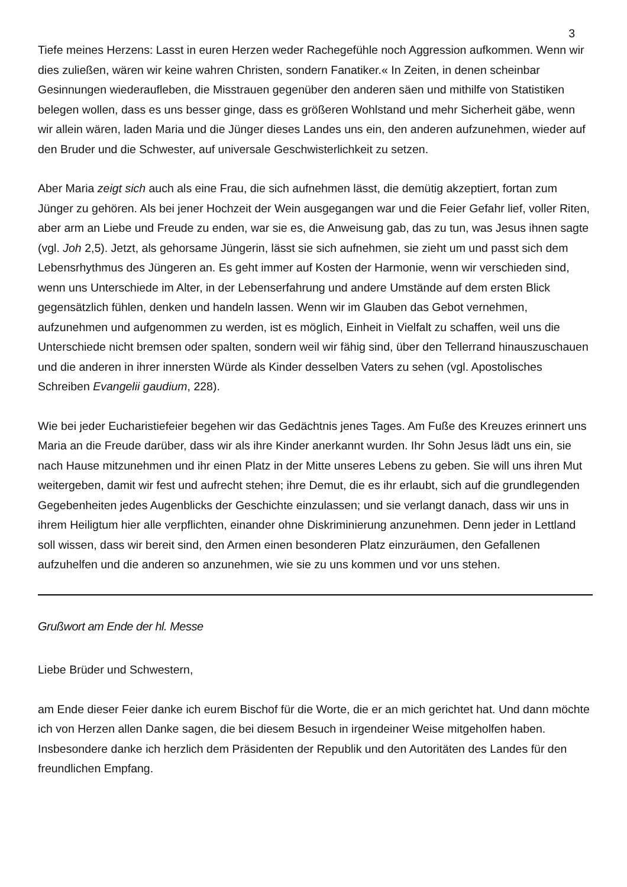3
Tiefe meines Herzens: Lasst in euren Herzen weder Rachegefühle noch Aggression aufkommen. Wenn wir dies zuließen, wären wir keine wahren Christen, sondern Fanatiker.« In Zeiten, in denen scheinbar Gesinnungen wiederaufleben, die Misstrauen gegenüber den anderen säen und mithilfe von Statistiken belegen wollen, dass es uns besser ginge, dass es größeren Wohlstand und mehr Sicherheit gäbe, wenn wir allein wären, laden Maria und die Jünger dieses Landes uns ein, den anderen aufzunehmen, wieder auf den Bruder und die Schwester, auf universale Geschwisterlichkeit zu setzen.
Aber Maria zeigt sich auch als eine Frau, die sich aufnehmen lässt, die demütig akzeptiert, fortan zum Jünger zu gehören. Als bei jener Hochzeit der Wein ausgegangen war und die Feier Gefahr lief, voller Riten, aber arm an Liebe und Freude zu enden, war sie es, die Anweisung gab, das zu tun, was Jesus ihnen sagte (vgl. Joh 2,5). Jetzt, als gehorsame Jüngerin, lässt sie sich aufnehmen, sie zieht um und passt sich dem Lebensrhythmus des Jüngeren an. Es geht immer auf Kosten der Harmonie, wenn wir verschieden sind, wenn uns Unterschiede im Alter, in der Lebenserfahrung und andere Umstände auf dem ersten Blick gegensätzlich fühlen, denken und handeln lassen. Wenn wir im Glauben das Gebot vernehmen, aufzunehmen und aufgenommen zu werden, ist es möglich, Einheit in Vielfalt zu schaffen, weil uns die Unterschiede nicht bremsen oder spalten, sondern weil wir fähig sind, über den Tellerrand hinauszuschauen und die anderen in ihrer innersten Würde als Kinder desselben Vaters zu sehen (vgl. Apostolisches Schreiben Evangelii gaudium, 228).
Wie bei jeder Eucharistiefeier begehen wir das Gedächtnis jenes Tages. Am Fuße des Kreuzes erinnert uns Maria an die Freude darüber, dass wir als ihre Kinder anerkannt wurden. Ihr Sohn Jesus lädt uns ein, sie nach Hause mitzunehmen und ihr einen Platz in der Mitte unseres Lebens zu geben. Sie will uns ihren Mut weitergeben, damit wir fest und aufrecht stehen; ihre Demut, die es ihr erlaubt, sich auf die grundlegenden Gegebenheiten jedes Augenblicks der Geschichte einzulassen; und sie verlangt danach, dass wir uns in ihrem Heiligtum hier alle verpflichten, einander ohne Diskriminierung anzunehmen. Denn jeder in Lettland soll wissen, dass wir bereit sind, den Armen einen besonderen Platz einzuräumen, den Gefallenen aufzuhelfen und die anderen so anzunehmen, wie sie zu uns kommen und vor uns stehen.
Grußwort am Ende der hl. Messe
Liebe Brüder und Schwestern,
am Ende dieser Feier danke ich eurem Bischof für die Worte, die er an mich gerichtet hat. Und dann möchte ich von Herzen allen Danke sagen, die bei diesem Besuch in irgendeiner Weise mitgeholfen haben. Insbesondere danke ich herzlich dem Präsidenten der Republik und den Autoritäten des Landes für den freundlichen Empfang.